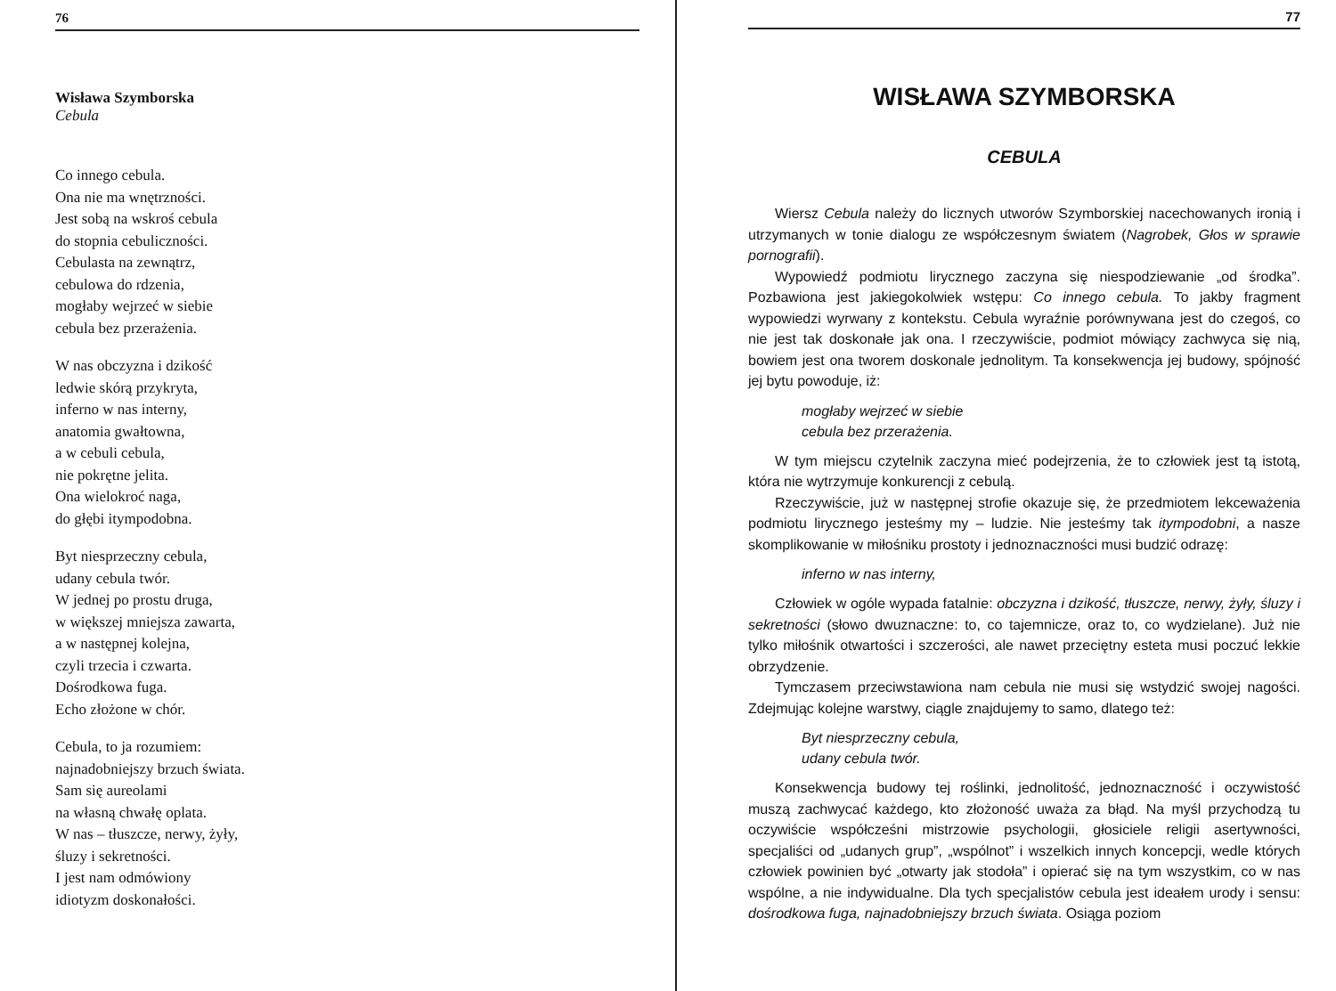76
Wisława Szymborska
Cebula
Co innego cebula.
Ona nie ma wnętrzności.
Jest sobą na wskroś cebula
do stopnia cebuliczności.
Cebulasta na zewnątrz,
cebulowa do rdzenia,
mogłaby wejrzeć w siebie
cebula bez przerażenia.
W nas obczyzna i dzikość
ledwie skórą przykryta,
inferno w nas interny,
anatomia gwałtowna,
a w cebuli cebula,
nie pokrętne jelita.
Ona wielokroć naga,
do głębi itympodobna.
Byt niesprzeczny cebula,
udany cebula twór.
W jednej po prostu druga,
w większej mniejsza zawarta,
a w następnej kolejna,
czyli trzecia i czwarta.
Dośrodkowa fuga.
Echo złożone w chór.
Cebula, to ja rozumiem:
najnadobniejszy brzuch świata.
Sam się aureolami
na własną chwałę oplata.
W nas – tłuszcze, nerwy, żyły,
śluzy i sekretności.
I jest nam odmówiony
idiotyzm doskonałości.
77
WISŁAWA SZYMBORSKA
CEBULA
Wiersz Cebula należy do licznych utworów Szymborskiej nacechowanych ironią i utrzymanych w tonie dialogu ze współczesnym światem (Nagrobek, Głos w sprawie pornografii).
Wypowiedź podmiotu lirycznego zaczyna się niespodziewanie „od środka”. Pozbawiona jest jakiegokolwiek wstępu: Co innego cebula. To jakby fragment wypowiedzi wyrwany z kontekstu. Cebula wyraźnie porównywana jest do czegoś, co nie jest tak doskonałe jak ona. I rzeczywiście, podmiot mówiący zachwyca się nią, bowiem jest ona tworem doskonale jednolitym. Ta konsekwencja jej budowy, spójność jej bytu powoduje, iż:
mogłaby wejrzeć w siebie
cebula bez przerażenia.
W tym miejscu czytelnik zaczyna mieć podejrzenia, że to człowiek jest tą istotą, która nie wytrzymuje konkurencji z cebulą.
Rzeczywiście, już w następnej strofie okazuje się, że przedmiotem lekceważenia podmiotu lirycznego jesteśmy my – ludzie. Nie jesteśmy tak itympodobni, a nasze skomplikowanie w miłośniku prostoty i jednoznaczności musi budzić odrazę:
inferno w nas interny,
Człowiek w ogóle wypada fatalnie: obczyzna i dzikość, tłuszcze, nerwy, żyły, śluzy i sekretności (słowo dwuznaczne: to, co tajemnicze, oraz to, co wydzielane). Już nie tylko miłośnik otwartości i szczerości, ale nawet przeciętny esteta musi poczuć lekkie obrzydzenie.
Tymczasem przeciwstawiona nam cebula nie musi się wstydzić swojej nagości. Zdejmując kolejne warstwy, ciągle znajdujemy to samo, dlatego też:
Byt niesprzeczny cebula,
udany cebula twór.
Konsekwencja budowy tej roślinki, jednolitość, jednoznaczność i oczywistość muszą zachwycać każdego, kto złożoność uważa za błąd. Na myśl przychodzą tu oczywiście współcześni mistrzowie psychologii, głosiciele religii asertywności, specjaliści od „udanych grup”, „wspólnot” i wszelkich innych koncepcji, wedle których człowiek powinien być „otwarty jak stodoła” i opierać się na tym wszystkim, co w nas wspólne, a nie indywidualne. Dla tych specjalistów cebula jest ideałem urody i sensu: dośrodkowa fuga, najnadobniejszy brzuch świata. Osiąga poziom